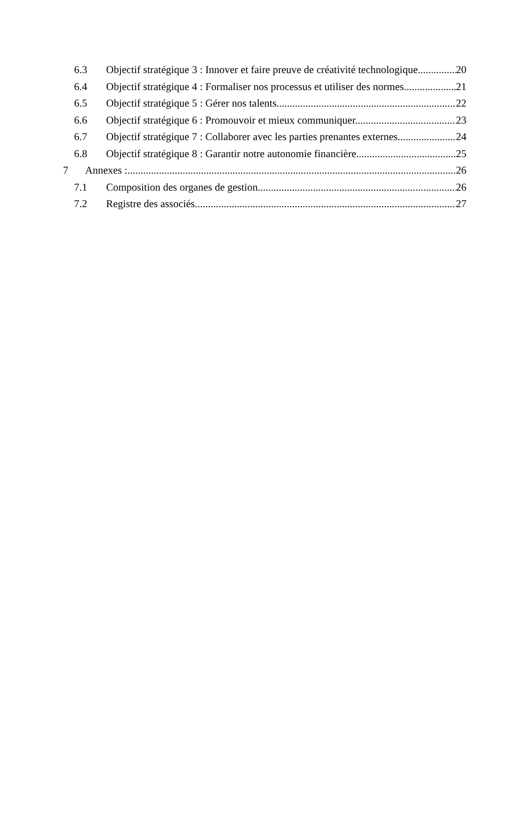6.3 Objectif stratégique 3 : Innover et faire preuve de créativité technologique. 20
6.4 Objectif stratégique 4 : Formaliser nos processus et utiliser des normes. 21
6.5 Objectif stratégique 5 : Gérer nos talents. 22
6.6 Objectif stratégique 6 : Promouvoir et mieux communiquer. 23
6.7 Objectif stratégique 7 : Collaborer avec les parties prenantes externes. 24
6.8 Objectif stratégique 8 : Garantir notre autonomie financière. 25
7 Annexes : 26
7.1 Composition des organes de gestion 26
7.2 Registre des associés 27